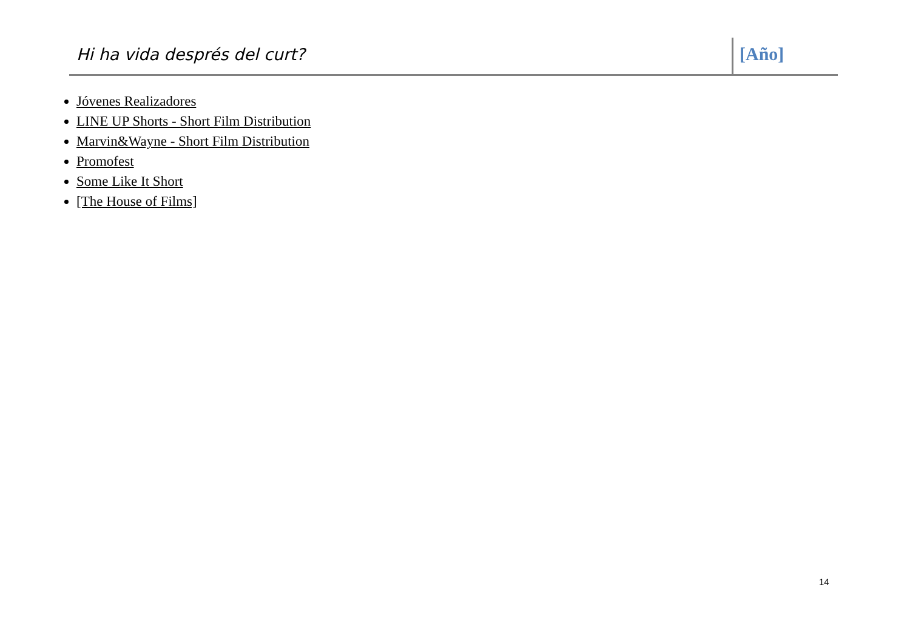Hi ha vida després del curt? [Año]
Jóvenes Realizadores
LINE UP Shorts - Short Film Distribution
Marvin&Wayne - Short Film Distribution
Promofest
Some Like It Short
[The House of Films]
14